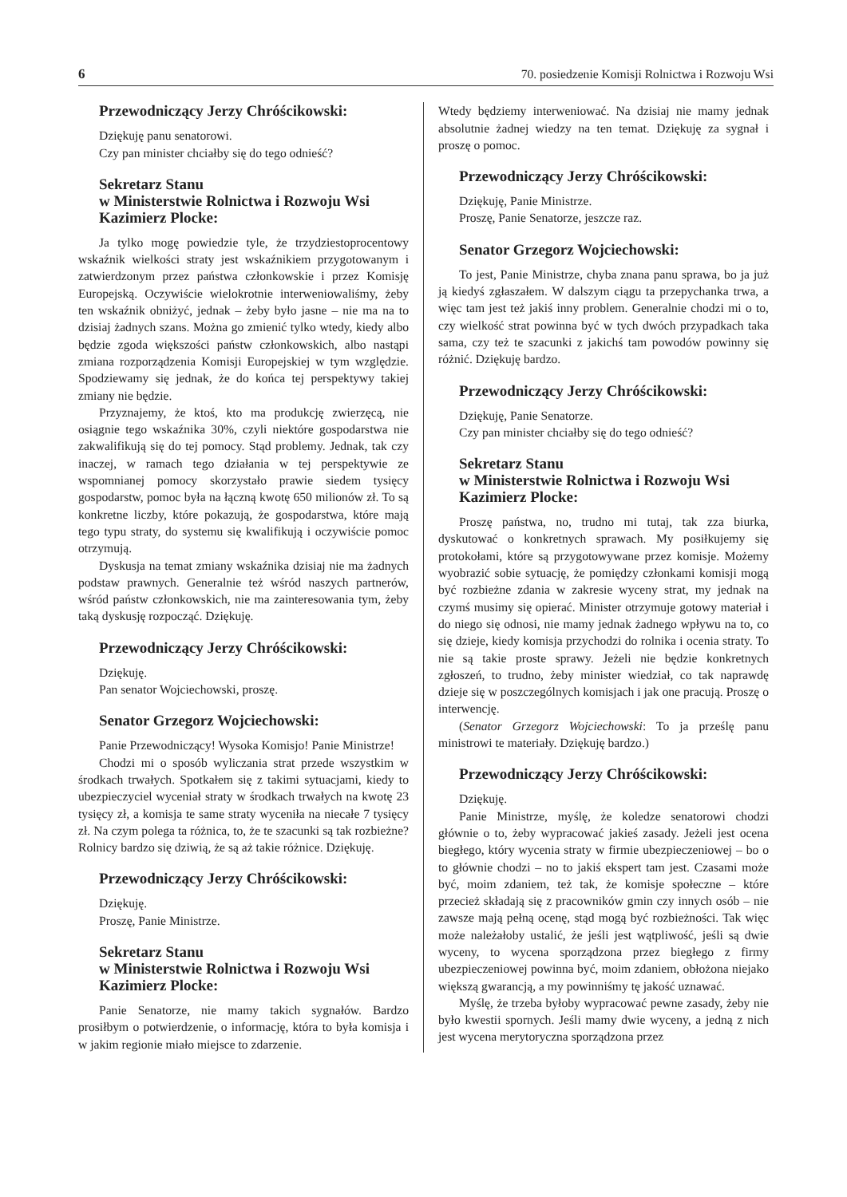6 70. posiedzenie Komisji Rolnictwa i Rozwoju Wsi
Przewodniczący Jerzy Chróścikowski:
Dziękuję panu senatorowi.
Czy pan minister chciałby się do tego odnieść?
Sekretarz Stanu
w Ministerstwie Rolnictwa i Rozwoju Wsi
Kazimierz Plocke:
Ja tylko mogę powiedzie tyle, że trzydziestoprocentowy wskaźnik wielkości straty jest wskaźnikiem przygotowanym i zatwierdzonym przez państwa członkowskie i przez Komisję Europejską. Oczywiście wielokrotnie interweniowaliśmy, żeby ten wskaźnik obniżyć, jednak – żeby było jasne – nie ma na to dzisiaj żadnych szans. Można go zmienić tylko wtedy, kiedy albo będzie zgoda większości państw członkowskich, albo nastąpi zmiana rozporządzenia Komisji Europejskiej w tym względzie. Spodziewamy się jednak, że do końca tej perspektywy takiej zmiany nie będzie.
Przyznajemy, że ktoś, kto ma produkcję zwierzęcą, nie osiągnie tego wskaźnika 30%, czyli niektóre gospodarstwa nie zakwalifikują się do tej pomocy. Stąd problemy. Jednak, tak czy inaczej, w ramach tego działania w tej perspektywie ze wspomnianej pomocy skorzystało prawie siedem tysięcy gospodarstw, pomoc była na łączną kwotę 650 milionów zł. To są konkretne liczby, które pokazują, że gospodarstwa, które mają tego typu straty, do systemu się kwalifikują i oczywiście pomoc otrzymują.
Dyskusja na temat zmiany wskaźnika dzisiaj nie ma żadnych podstaw prawnych. Generalnie też wśród naszych partnerów, wśród państw członkowskich, nie ma zainteresowania tym, żeby taką dyskusję rozpocząć. Dziękuję.
Przewodniczący Jerzy Chróścikowski:
Dziękuję.
Pan senator Wojciechowski, proszę.
Senator Grzegorz Wojciechowski:
Panie Przewodniczący! Wysoka Komisjo! Panie Ministrze!
Chodzi mi o sposób wyliczania strat przede wszystkim w środkach trwałych. Spotkałem się z takimi sytuacjami, kiedy to ubezpieczyciel wyceniał straty w środkach trwałych na kwotę 23 tysięcy zł, a komisja te same straty wyceniła na niecałe 7 tysięcy zł. Na czym polega ta różnica, to, że te szacunki są tak rozbieżne? Rolnicy bardzo się dziwią, że są aż takie różnice. Dziękuję.
Przewodniczący Jerzy Chróścikowski:
Dziękuję.
Proszę, Panie Ministrze.
Sekretarz Stanu
w Ministerstwie Rolnictwa i Rozwoju Wsi
Kazimierz Plocke:
Panie Senatorze, nie mamy takich sygnałów. Bardzo prosiłbym o potwierdzenie, o informację, która to była komisja i w jakim regionie miało miejsce to zdarzenie.
Wtedy będziemy interweniować. Na dzisiaj nie mamy jednak absolutnie żadnej wiedzy na ten temat. Dziękuję za sygnał i proszę o pomoc.
Przewodniczący Jerzy Chróścikowski:
Dziękuję, Panie Ministrze.
Proszę, Panie Senatorze, jeszcze raz.
Senator Grzegorz Wojciechowski:
To jest, Panie Ministrze, chyba znana panu sprawa, bo ja już ją kiedyś zgłaszałem. W dalszym ciągu ta przepychanka trwa, a więc tam jest też jakiś inny problem. Generalnie chodzi mi o to, czy wielkość strat powinna być w tych dwóch przypadkach taka sama, czy też te szacunki z jakichś tam powodów powinny się różnić. Dziękuję bardzo.
Przewodniczący Jerzy Chróścikowski:
Dziękuję, Panie Senatorze.
Czy pan minister chciałby się do tego odnieść?
Sekretarz Stanu
w Ministerstwie Rolnictwa i Rozwoju Wsi
Kazimierz Plocke:
Proszę państwa, no, trudno mi tutaj, tak zza biurka, dyskutować o konkretnych sprawach. My posiłkujemy się protokołami, które są przygotowywane przez komisje. Możemy wyobrazić sobie sytuację, że pomiędzy członkami komisji mogą być rozbieżne zdania w zakresie wyceny strat, my jednak na czymś musimy się opierać. Minister otrzymuje gotowy materiał i do niego się odnosi, nie mamy jednak żadnego wpływu na to, co się dzieje, kiedy komisja przychodzi do rolnika i ocenia straty. To nie są takie proste sprawy. Jeżeli nie będzie konkretnych zgłoszeń, to trudno, żeby minister wiedział, co tak naprawdę dzieje się w poszczególnych komisjach i jak one pracują. Proszę o interwencję.
(Senator Grzegorz Wojciechowski: To ja prześlę panu ministrowi te materiały. Dziękuję bardzo.)
Przewodniczący Jerzy Chróścikowski:
Dziękuję.
Panie Ministrze, myślę, że koledze senatorowi chodzi głównie o to, żeby wypracować jakieś zasady. Jeżeli jest ocena biegłego, który wycenia straty w firmie ubezpieczeniowej – bo o to głównie chodzi – no to jakiś ekspert tam jest. Czasami może być, moim zdaniem, też tak, że komisje społeczne – które przecież składają się z pracowników gmin czy innych osób – nie zawsze mają pełną ocenę, stąd mogą być rozbieżności. Tak więc może należałoby ustalić, że jeśli jest wątpliwość, jeśli są dwie wyceny, to wycena sporządzona przez biegłego z firmy ubezpieczeniowej powinna być, moim zdaniem, obłożona niejako większą gwarancją, a my powinniśmy tę jakość uznawać.
Myślę, że trzeba byłoby wypracować pewne zasady, żeby nie było kwestii spornych. Jeśli mamy dwie wyceny, a jedną z nich jest wycena merytoryczna sporządzona przez